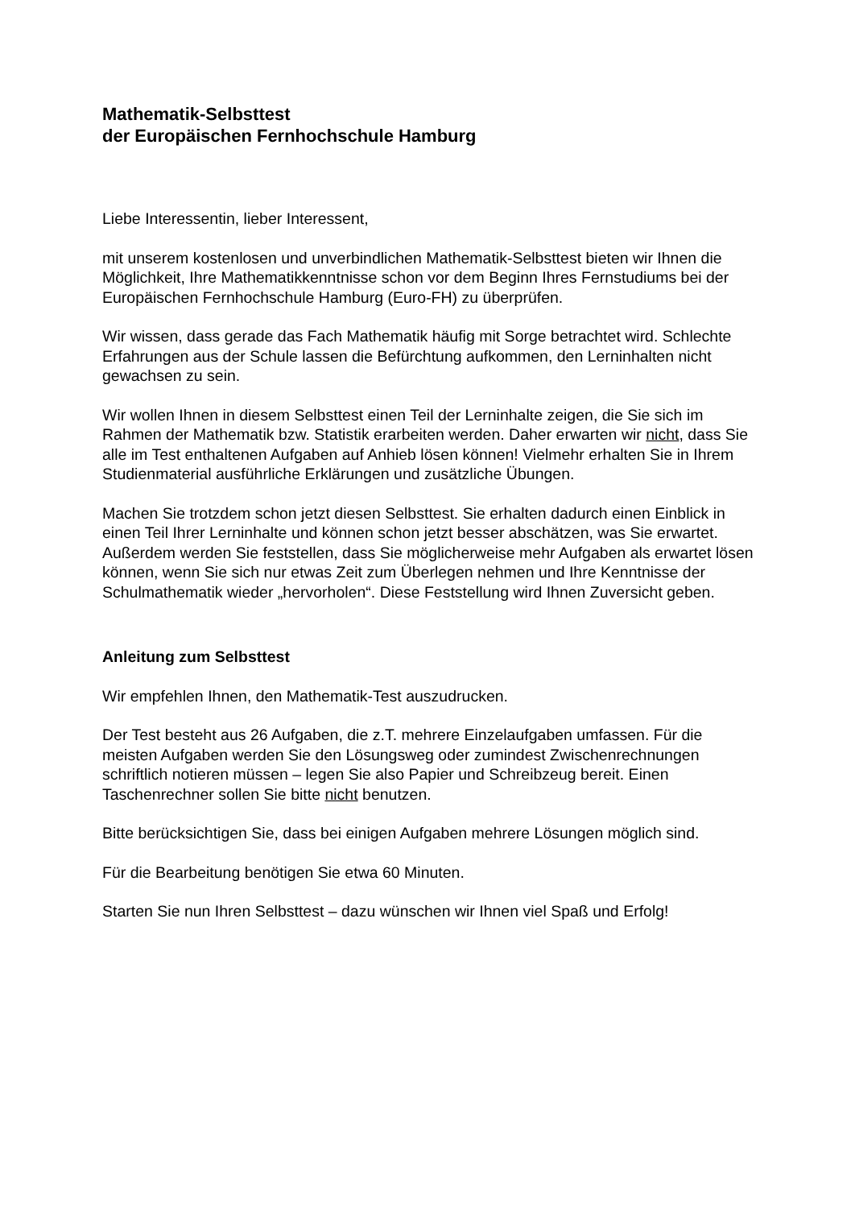Mathematik-Selbsttest
der Europäischen Fernhochschule Hamburg
Liebe Interessentin, lieber Interessent,
mit unserem kostenlosen und unverbindlichen Mathematik-Selbsttest bieten wir Ihnen die Möglichkeit, Ihre Mathematikkenntnisse schon vor dem Beginn Ihres Fernstudiums bei der Europäischen Fernhochschule Hamburg (Euro-FH) zu überprüfen.
Wir wissen, dass gerade das Fach Mathematik häufig mit Sorge betrachtet wird. Schlechte Erfahrungen aus der Schule lassen die Befürchtung aufkommen, den Lerninhalten nicht gewachsen zu sein.
Wir wollen Ihnen in diesem Selbsttest einen Teil der Lerninhalte zeigen, die Sie sich im Rahmen der Mathematik bzw. Statistik erarbeiten werden. Daher erwarten wir nicht, dass Sie alle im Test enthaltenen Aufgaben auf Anhieb lösen können! Vielmehr erhalten Sie in Ihrem Studienmaterial ausführliche Erklärungen und zusätzliche Übungen.
Machen Sie trotzdem schon jetzt diesen Selbsttest. Sie erhalten dadurch einen Einblick in einen Teil Ihrer Lerninhalte und können schon jetzt besser abschätzen, was Sie erwartet. Außerdem werden Sie feststellen, dass Sie möglicherweise mehr Aufgaben als erwartet lösen können, wenn Sie sich nur etwas Zeit zum Überlegen nehmen und Ihre Kenntnisse der Schulmathematik wieder „hervorholen“. Diese Feststellung wird Ihnen Zuversicht geben.
Anleitung zum Selbsttest
Wir empfehlen Ihnen, den Mathematik-Test auszudrucken.
Der Test besteht aus 26 Aufgaben, die z.T. mehrere Einzelaufgaben umfassen. Für die meisten Aufgaben werden Sie den Lösungsweg oder zumindest Zwischenrechnungen schriftlich notieren müssen – legen Sie also Papier und Schreibzeug bereit. Einen Taschenrechner sollen Sie bitte nicht benutzen.
Bitte berücksichtigen Sie, dass bei einigen Aufgaben mehrere Lösungen möglich sind.
Für die Bearbeitung benötigen Sie etwa 60 Minuten.
Starten Sie nun Ihren Selbsttest – dazu wünschen wir Ihnen viel Spaß und Erfolg!